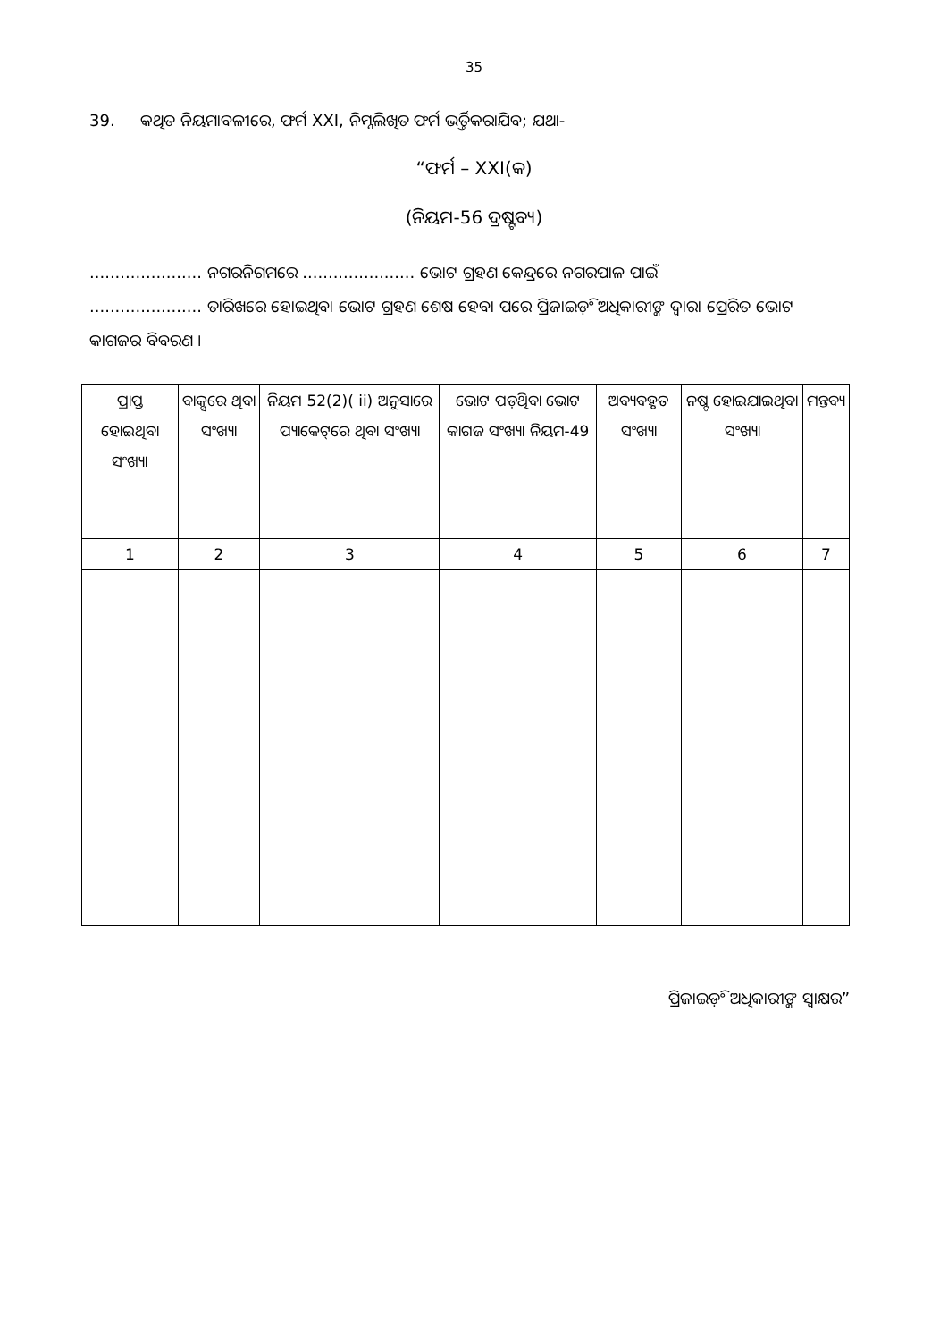35
39. କଥିତ ନିୟମାବଳୀରେ, ଫର୍ମ XXI, ନିମ୍ନଲିଖିତ ଫର୍ମ ଭର୍ତ୍ତିକରାଯିବ; ଯଥା-
“ଫର୍ମ – XXI(କ)
(ନିୟମ-56 ଦ୍ରଷ୍ଟବ୍ୟ)
...................... ନଗରନିଗମରେ ...................... ଭୋଟ ଗ୍ରହଣ କେନ୍ଦ୍ରରେ ନଗରପାଳ ପାଇଁ
...................... ତାରିଖରେ ହୋଇଥିବା ଭୋଟ ଗ୍ରହଣ ଶେଷ ହେବା ପରେ ପ୍ରିଜାଇଡ଼ିଂ ଅଧିକାରୀଙ୍କ ଦ୍ୱାରା ପ୍ରେରିତ ଭୋଟ କାଗଜର ବିବରଣ ।
| ପ୍ରାପ୍ତ ହୋଇଥିବା ସଂଖ୍ୟା | ବାକ୍ସରେ ଥିବା ସଂଖ୍ୟା | ନିୟମ 52(2)( ii) ଅନୁସାରେ ପ୍ୟାକେଟ୍‌ରେ ଥିବା ସଂଖ୍ୟା | ଭୋଟ ପଡ଼ିଥିବା ଭୋଟ କାଗଜ ସଂଖ୍ୟା ନିୟମ-49 | ଅବ୍ୟବହୃତ ସଂଖ୍ୟା | ନଷ୍ଟ ହୋଇଯାଇଥିବା ସଂଖ୍ୟା | ମନ୍ତବ୍ୟ |
| 1 | 2 | 3 | 4 | 5 | 6 | 7 |
ପ୍ରିଜାଇଡ଼ିଂ ଅଧିକାରୀଙ୍କ ସ୍ୱାକ୍ଷର”